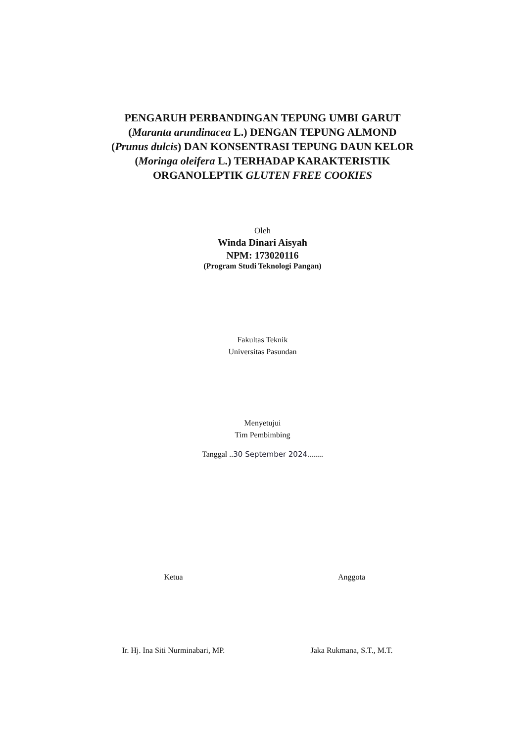PENGARUH PERBANDINGAN TEPUNG UMBI GARUT
(Maranta arundinacea L.) DENGAN TEPUNG ALMOND
(Prunus dulcis) DAN KONSENTRASI TEPUNG DAUN KELOR
(Moringa oleifera L.) TERHADAP KARAKTERISTIK
ORGANOLEPTIK GLUTEN FREE COOKIES
Oleh
Winda Dinari Aisyah
NPM: 173020116
(Program Studi Teknologi Pangan)
Fakultas Teknik
Universitas Pasundan
Menyetujui
Tim Pembimbing
Tanggal ..30 September 2024........
Ketua
Ir. Hj. Ina Siti Nurminabari, MP.
Anggota
Jaka Rukmana, S.T., M.T.